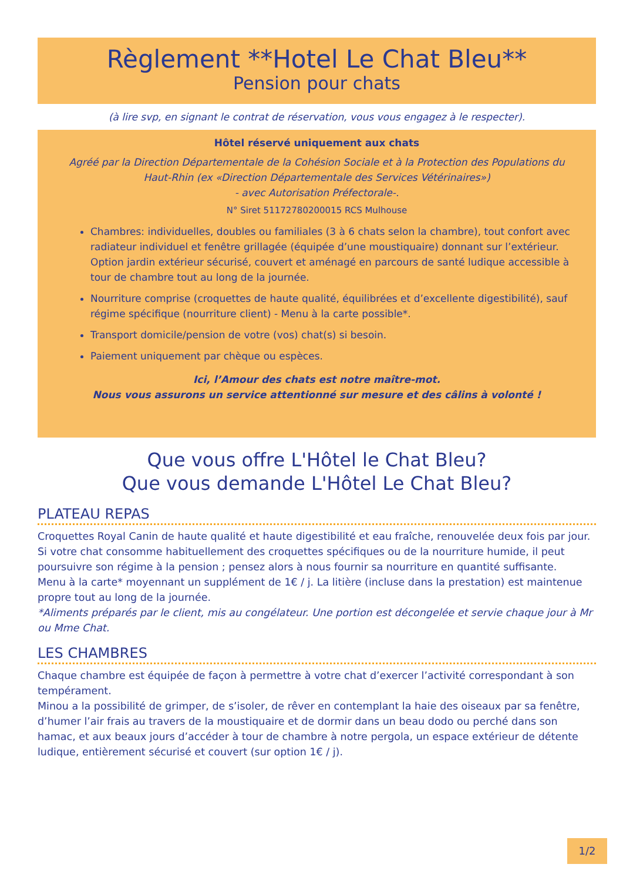Règlement **Hotel Le Chat Bleu**
Pension pour chats
(à lire svp, en signant le contrat de réservation, vous vous engagez à le respecter).
Hôtel réservé uniquement aux chats
Agréé par la Direction Départementale de la Cohésion Sociale et à la Protection des Populations du Haut-Rhin (ex «Direction Départementale des Services Vétérinaires»)
- avec Autorisation Préfectorale-.
N° Siret 51172780200015 RCS Mulhouse
Chambres: individuelles, doubles ou familiales (3 à 6 chats selon la chambre), tout confort avec radiateur individuel et fenêtre grillagée (équipée d’une moustiquaire) donnant sur l’extérieur. Option jardin extérieur sécurisé, couvert et aménagé en parcours de santé ludique accessible à tour de chambre tout au long de la journée.
Nourriture comprise (croquettes de haute qualité, équilibrées et d’excellente digestibilité), sauf régime spécifique (nourriture client) - Menu à la carte possible*.
Transport domicile/pension de votre (vos) chat(s) si besoin.
Paiement uniquement par chèque ou espèces.
Ici, l’Amour des chats est notre maître-mot.
Nous vous assurons un service attentionné sur mesure et des câlins à volonté !
Que vous offre L'Hôtel le Chat Bleu?
Que vous demande L'Hôtel Le Chat Bleu?
PLATEAU REPAS
Croquettes Royal Canin de haute qualité et haute digestibilité et eau fraîche, renouvelée deux fois par jour. Si votre chat consomme habituellement des croquettes spécifiques ou de la nourriture humide, il peut poursuivre son régime à la pension ; pensez alors à nous fournir sa nourriture en quantité suffisante.
Menu à la carte* moyennant un supplément de 1€ / j. La litière (incluse dans la prestation) est maintenue propre tout au long de la journée.
*Aliments préparés par le client, mis au congélateur. Une portion est décongelée et servie chaque jour à Mr ou Mme Chat.
LES CHAMBRES
Chaque chambre est équipée de façon à permettre à votre chat d’exercer l’activité correspondant à son tempérament.
Minou a la possibilité de grimper, de s’isoler, de rêver en contemplant la haie des oiseaux par sa fenêtre, d’humer l’air frais au travers de la moustiquaire et de dormir dans un beau dodo ou perché dans son hamac, et aux beaux jours d’accéder à tour de chambre à notre pergola, un espace extérieur de détente ludique, entièrement sécurisé et couvert (sur option 1€ / j).
1/2